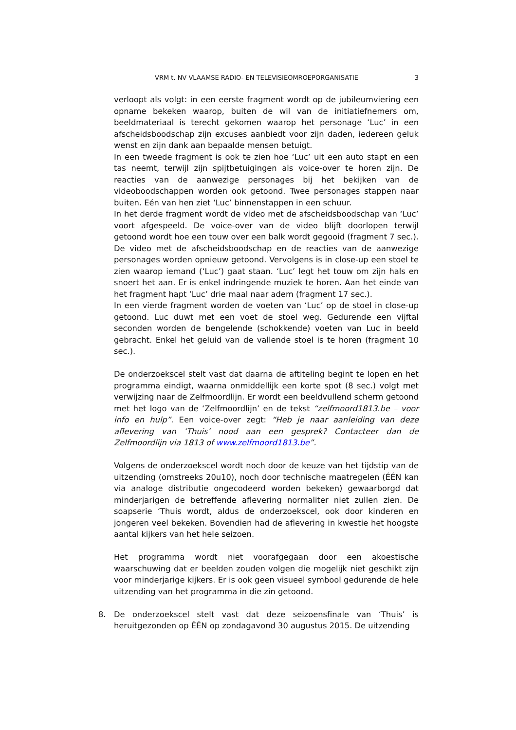VRM t. NV VLAAMSE RADIO- EN TELEVISIEOMROEPORGANISATIE 3
verloopt als volgt: in een eerste fragment wordt op de jubileumviering een opname bekeken waarop, buiten de wil van de initiatiefnemers om, beeldmateriaal is terecht gekomen waarop het personage ‘Luc’ in een afscheidsboodschap zijn excuses aanbiedt voor zijn daden, iedereen geluk wenst en zijn dank aan bepaalde mensen betuigt.
In een tweede fragment is ook te zien hoe ‘Luc’ uit een auto stapt en een tas neemt, terwijl zijn spijtbetuigingen als voice-over te horen zijn. De reacties van de aanwezige personages bij het bekijken van de videoboodschappen worden ook getoond. Twee personages stappen naar buiten. Eén van hen ziet ‘Luc’ binnenstappen in een schuur.
In het derde fragment wordt de video met de afscheidsboodschap van ‘Luc’ voort afgespeeld. De voice-over van de video blijft doorlopen terwijl getoond wordt hoe een touw over een balk wordt gegooid (fragment 7 sec.). De video met de afscheidsboodschap en de reacties van de aanwezige personages worden opnieuw getoond. Vervolgens is in close-up een stoel te zien waarop iemand (‘Luc’) gaat staan. ‘Luc’ legt het touw om zijn hals en snoert het aan. Er is enkel indringende muziek te horen. Aan het einde van het fragment hapt ‘Luc’ drie maal naar adem (fragment 17 sec.).
In een vierde fragment worden de voeten van ‘Luc’ op de stoel in close-up getoond. Luc duwt met een voet de stoel weg. Gedurende een vijftal seconden worden de bengelende (schokkende) voeten van Luc in beeld gebracht. Enkel het geluid van de vallende stoel is te horen (fragment 10 sec.).
De onderzoekscel stelt vast dat daarna de aftiteling begint te lopen en het programma eindigt, waarna onmiddellijk een korte spot (8 sec.) volgt met verwijzing naar de Zelfmoordlijn. Er wordt een beeldvullend scherm getoond met het logo van de ‘Zelfmoordlijn’ en de tekst “zelfmoord1813.be – voor info en hulp”. Een voice-over zegt: “Heb je naar aanleiding van deze aflevering van ‘Thuis’ nood aan een gesprek? Contacteer dan de Zelfmoordlijn via 1813 of www.zelfmoord1813.be”.
Volgens de onderzoekscel wordt noch door de keuze van het tijdstip van de uitzending (omstreeks 20u10), noch door technische maatregelen (ÉÉN kan via analoge distributie ongecodeerd worden bekeken) gewaarborgd dat minderjarigen de betreffende aflevering normaliter niet zullen zien. De soapserie ‘Thuis wordt, aldus de onderzoekscel, ook door kinderen en jongeren veel bekeken. Bovendien had de aflevering in kwestie het hoogste aantal kijkers van het hele seizoen.
Het programma wordt niet voorafgegaan door een akoestische waarschuwing dat er beelden zouden volgen die mogelijk niet geschikt zijn voor minderjarige kijkers. Er is ook geen visueel symbool gedurende de hele uitzending van het programma in die zin getoond.
8. De onderzoekscel stelt vast dat deze seizoensfinale van ‘Thuis’ is heruitgezonden op ÉÉN op zondagavond 30 augustus 2015. De uitzending